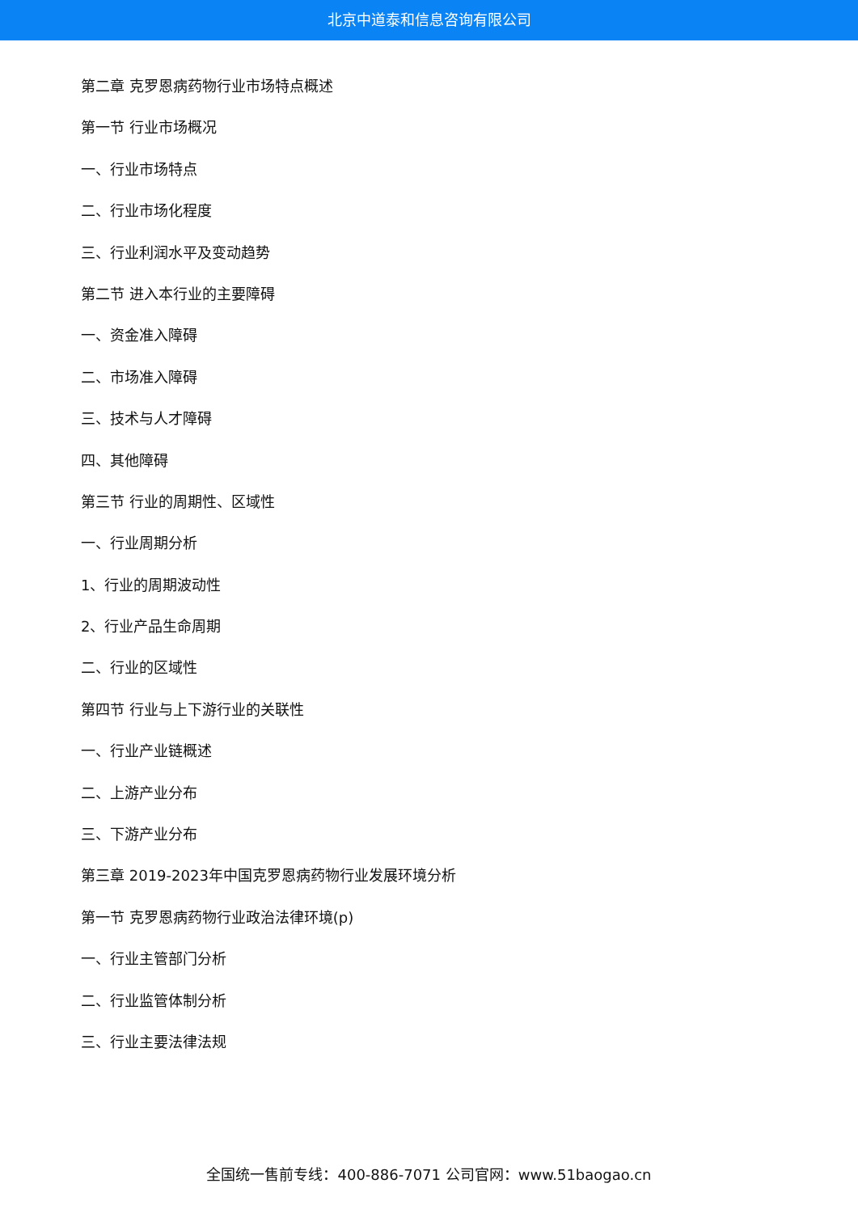北京中道泰和信息咨询有限公司
第二章 克罗恩病药物行业市场特点概述
第一节 行业市场概况
一、行业市场特点
二、行业市场化程度
三、行业利润水平及变动趋势
第二节 进入本行业的主要障碍
一、资金准入障碍
二、市场准入障碍
三、技术与人才障碍
四、其他障碍
第三节 行业的周期性、区域性
一、行业周期分析
1、行业的周期波动性
2、行业产品生命周期
二、行业的区域性
第四节 行业与上下游行业的关联性
一、行业产业链概述
二、上游产业分布
三、下游产业分布
第三章 2019-2023年中国克罗恩病药物行业发展环境分析
第一节 克罗恩病药物行业政治法律环境(p)
一、行业主管部门分析
二、行业监管体制分析
三、行业主要法律法规
全国统一售前专线：400-886-7071 公司官网：www.51baogao.cn